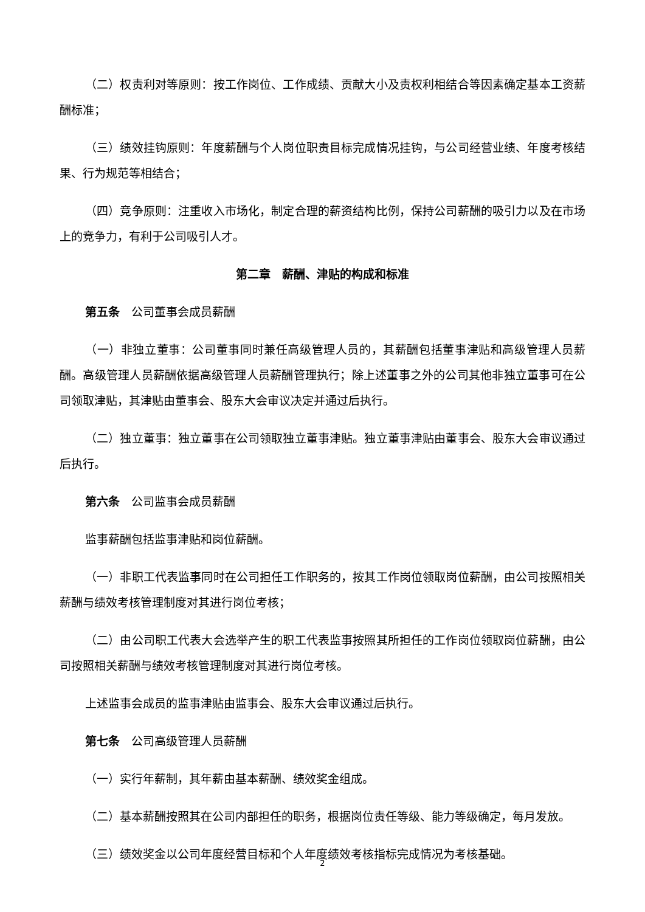（二）权责利对等原则：按工作岗位、工作成绩、贡献大小及责权利相结合等因素确定基本工资薪酬标准；
（三）绩效挂钩原则：年度薪酬与个人岗位职责目标完成情况挂钩，与公司经营业绩、年度考核结果、行为规范等相结合；
（四）竞争原则：注重收入市场化，制定合理的薪资结构比例，保持公司薪酬的吸引力以及在市场上的竞争力，有利于公司吸引人才。
第二章　薪酬、津贴的构成和标准
第五条　公司董事会成员薪酬
（一）非独立董事：公司董事同时兼任高级管理人员的，其薪酬包括董事津贴和高级管理人员薪酬。高级管理人员薪酬依据高级管理人员薪酬管理执行；除上述董事之外的公司其他非独立董事可在公司领取津贴，其津贴由董事会、股东大会审议决定并通过后执行。
（二）独立董事：独立董事在公司领取独立董事津贴。独立董事津贴由董事会、股东大会审议通过后执行。
第六条　公司监事会成员薪酬
监事薪酬包括监事津贴和岗位薪酬。
（一）非职工代表监事同时在公司担任工作职务的，按其工作岗位领取岗位薪酬，由公司按照相关薪酬与绩效考核管理制度对其进行岗位考核；
（二）由公司职工代表大会选举产生的职工代表监事按照其所担任的工作岗位领取岗位薪酬，由公司按照相关薪酬与绩效考核管理制度对其进行岗位考核。
上述监事会成员的监事津贴由监事会、股东大会审议通过后执行。
第七条　公司高级管理人员薪酬
（一）实行年薪制，其年薪由基本薪酬、绩效奖金组成。
（二）基本薪酬按照其在公司内部担任的职务，根据岗位责任等级、能力等级确定，每月发放。
（三）绩效奖金以公司年度经营目标和个人年度绩效考核指标完成情况为考核基础。
2